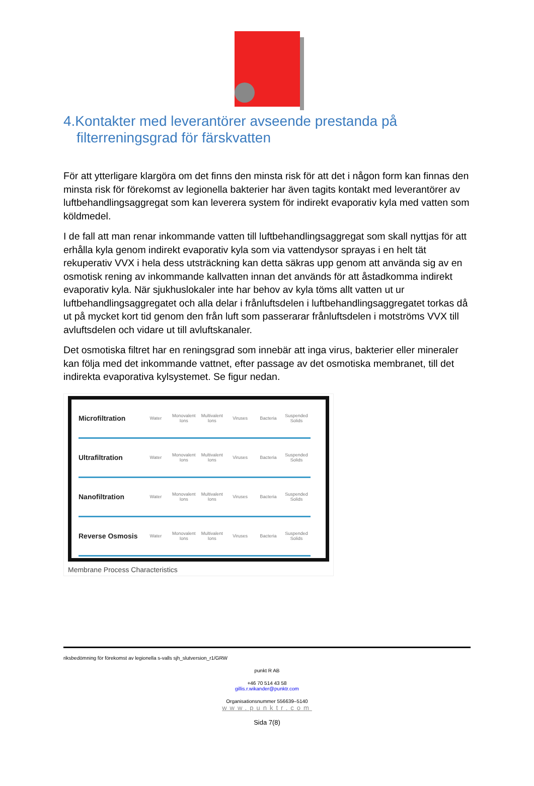4.Kontakter med leverantörer avseende prestanda på filterreningsgrad för färskvatten
För att ytterligare klargöra om det finns den minsta risk för att det i någon form kan finnas den minsta risk för förekomst av legionella bakterier har även tagits kontakt med leverantörer av luftbehandlingsaggregat som kan leverera system för indirekt evaporativ kyla med vatten som köldmedel.
I de fall att man renar inkommande vatten till luftbehandlingsaggregat som skall nyttjas för att erhålla kyla genom indirekt evaporativ kyla som via vattendysor sprayas i en helt tät rekuperativ VVX i hela dess utsträckning kan detta säkras upp genom att använda sig av en osmotisk rening av inkommande kallvatten innan det används för att åstadkomma indirekt evaporativ kyla. När sjukhuslokaler inte har behov av kyla töms allt vatten ut ur luftbehandlingsaggregatet och alla delar i frånluftsdelen i luftbehandlingsaggregatet torkas då ut på mycket kort tid genom den från luft som passerarar frånluftsdelen i motströms VVX till avluftsdelen och vidare ut till avluftskanaler.
Det osmotiska filtret har en reningsgrad som innebär att inga virus, bakterier eller mineraler kan följa med det inkommande vattnet, efter passage av det osmotiska membranet, till det indirekta evaporativa kylsystemet. Se figur nedan.
Microfiltration Water Monovalent Ions Multivalent Ions Viruses Bacteria Suspended Solids
Ultrafiltration Water Monovalent Ions Multivalent Ions Viruses Bacteria Suspended Solids
Nanofiltration Water Monovalent Ions Multivalent Ions Viruses Bacteria Suspended Solids
Reverse Osmosis Water Monovalent Ions Multivalent Ions Viruses Bacteria Suspended Solids
Membrane Process Characteristics
riksbedömning för förekomst av legionella s-valls sjh_slutversion_r1/GRW
punkt R AB
+46 70 514 43 58
gillis.r.wikander@punktr.com
Organisationsnummer 556639–5140
www.punktr.com
Sida 7(8)